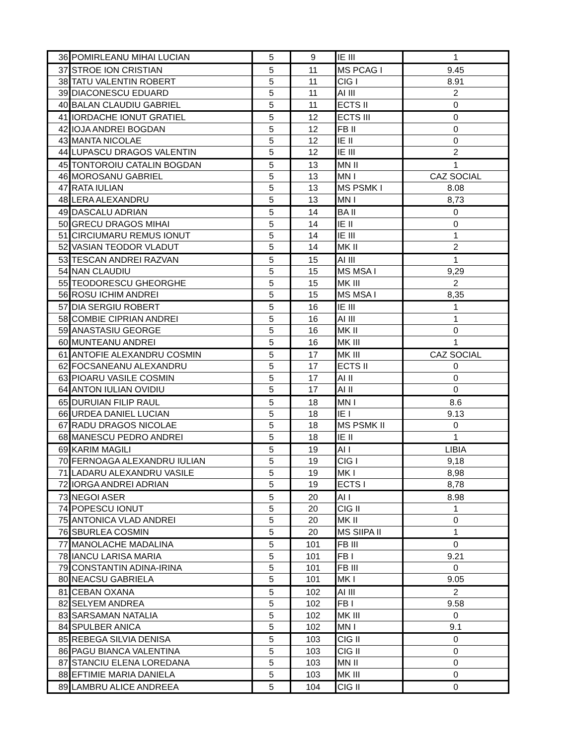| 36 | POMIRLEANU MIHAI LUCIAN | 5 | 9 | IE III | 1 |
| 37 | STROE ION CRISTIAN | 5 | 11 | MS PCAG I | 9.45 |
| 38 | TATU VALENTIN ROBERT | 5 | 11 | CIG I | 8.91 |
| 39 | DIACONESCU EDUARD | 5 | 11 | AI III | 2 |
| 40 | BALAN CLAUDIU GABRIEL | 5 | 11 | ECTS II | 0 |
| 41 | IORDACHE IONUT GRATIEL | 5 | 12 | ECTS III | 0 |
| 42 | IOJA ANDREI BOGDAN | 5 | 12 | FB II | 0 |
| 43 | MANTA NICOLAE | 5 | 12 | IE II | 0 |
| 44 | LUPASCU DRAGOS VALENTIN | 5 | 12 | IE III | 2 |
| 45 | TONTOROIU CATALIN BOGDAN | 5 | 13 | MN II | 1 |
| 46 | MOROSANU GABRIEL | 5 | 13 | MN I | CAZ SOCIAL |
| 47 | RATA IULIAN | 5 | 13 | MS PSMK I | 8.08 |
| 48 | LERA ALEXANDRU | 5 | 13 | MN I | 8,73 |
| 49 | DASCALU ADRIAN | 5 | 14 | BA II | 0 |
| 50 | GRECU DRAGOS MIHAI | 5 | 14 | IE II | 0 |
| 51 | CIRCIUMARU REMUS IONUT | 5 | 14 | IE III | 1 |
| 52 | VASIAN TEODOR VLADUT | 5 | 14 | MK II | 2 |
| 53 | TESCAN ANDREI RAZVAN | 5 | 15 | AI III | 1 |
| 54 | NAN CLAUDIU | 5 | 15 | MS MSA I | 9,29 |
| 55 | TEODORESCU GHEORGHE | 5 | 15 | MK III | 2 |
| 56 | ROSU ICHIM ANDREI | 5 | 15 | MS MSA I | 8,35 |
| 57 | DIA SERGIU ROBERT | 5 | 16 | IE III | 1 |
| 58 | COMBIE CIPRIAN ANDREI | 5 | 16 | AI III | 1 |
| 59 | ANASTASIU GEORGE | 5 | 16 | MK II | 0 |
| 60 | MUNTEANU ANDREI | 5 | 16 | MK III | 1 |
| 61 | ANTOFIE ALEXANDRU COSMIN | 5 | 17 | MK III | CAZ SOCIAL |
| 62 | FOCSANEANU ALEXANDRU | 5 | 17 | ECTS II | 0 |
| 63 | PIOARU VASILE COSMIN | 5 | 17 | AI II | 0 |
| 64 | ANTON IULIAN OVIDIU | 5 | 17 | AI II | 0 |
| 65 | DURUIAN FILIP RAUL | 5 | 18 | MN I | 8.6 |
| 66 | URDEA DANIEL LUCIAN | 5 | 18 | IE I | 9.13 |
| 67 | RADU DRAGOS NICOLAE | 5 | 18 | MS PSMK II | 0 |
| 68 | MANESCU PEDRO ANDREI | 5 | 18 | IE II | 1 |
| 69 | KARIM MAGILI | 5 | 19 | AI I | LIBIA |
| 70 | FERNOAGA ALEXANDRU IULIAN | 5 | 19 | CIG I | 9,18 |
| 71 | LADARU ALEXANDRU VASILE | 5 | 19 | MK I | 8,98 |
| 72 | IORGA ANDREI ADRIAN | 5 | 19 | ECTS I | 8,78 |
| 73 | NEGOI ASER | 5 | 20 | AI I | 8.98 |
| 74 | POPESCU IONUT | 5 | 20 | CIG II | 1 |
| 75 | ANTONICA VLAD ANDREI | 5 | 20 | MK II | 0 |
| 76 | SBURLEA COSMIN | 5 | 20 | MS SIIPA II | 1 |
| 77 | MANOLACHE MADALINA | 5 | 101 | FB III | 0 |
| 78 | IANCU LARISA MARIA | 5 | 101 | FB I | 9.21 |
| 79 | CONSTANTIN ADINA-IRINA | 5 | 101 | FB III | 0 |
| 80 | NEACSU GABRIELA | 5 | 101 | MK I | 9.05 |
| 81 | CEBAN OXANA | 5 | 102 | AI III | 2 |
| 82 | SELYEM ANDREA | 5 | 102 | FB I | 9.58 |
| 83 | SARSAMAN NATALIA | 5 | 102 | MK III | 0 |
| 84 | SPULBER ANICA | 5 | 102 | MN I | 9.1 |
| 85 | REBEGA SILVIA DENISA | 5 | 103 | CIG II | 0 |
| 86 | PAGU BIANCA VALENTINA | 5 | 103 | CIG II | 0 |
| 87 | STANCIU ELENA LOREDANA | 5 | 103 | MN II | 0 |
| 88 | EFTIMIE MARIA DANIELA | 5 | 103 | MK III | 0 |
| 89 | LAMBRU ALICE ANDREEA | 5 | 104 | CIG II | 0 |